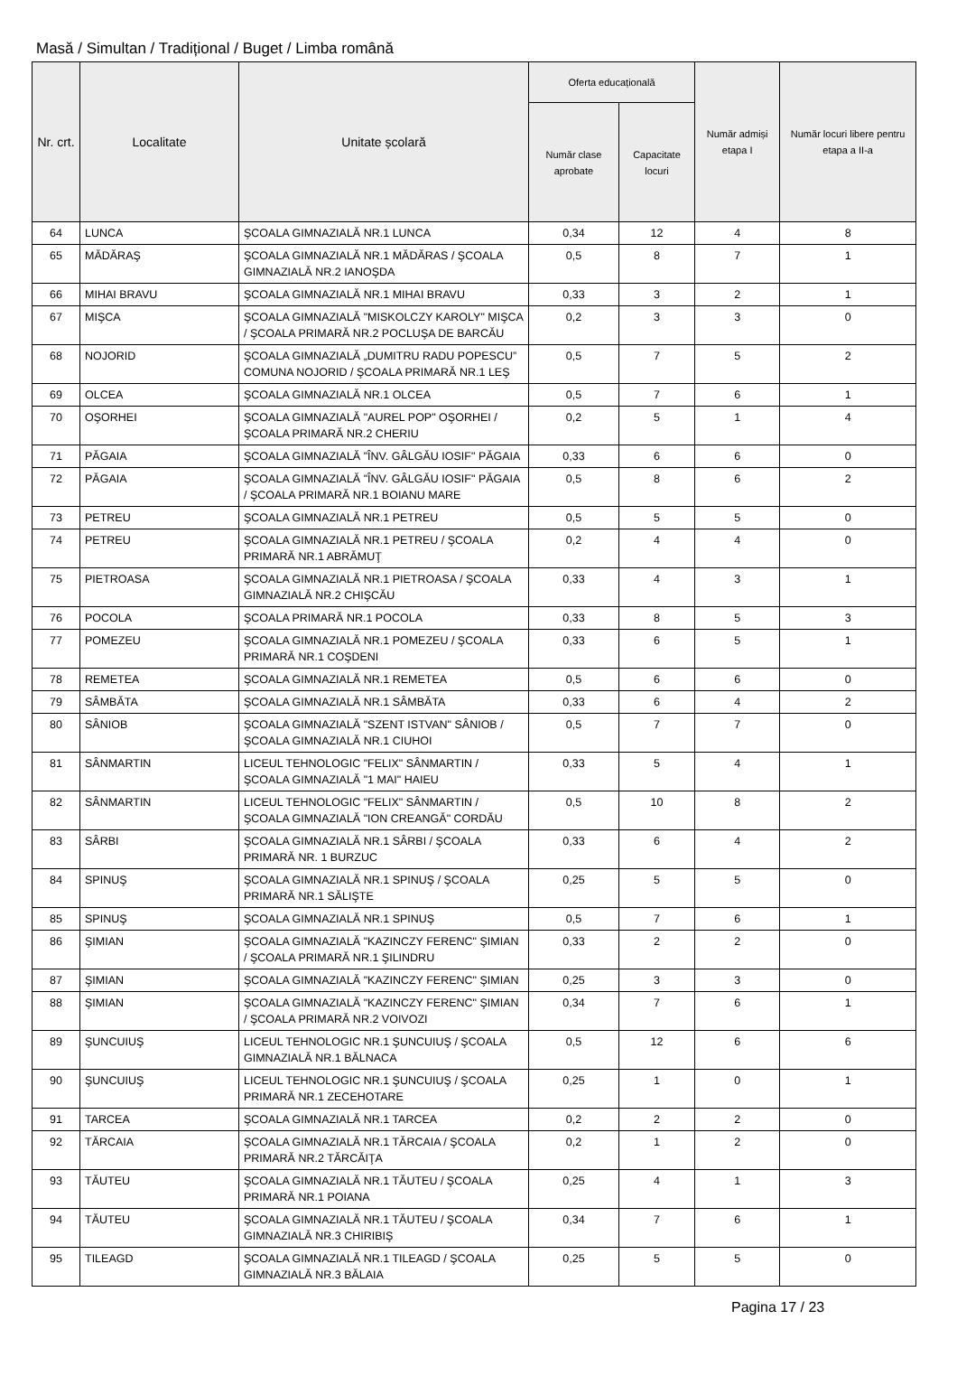Masă / Simultan / Tradițional / Buget / Limba română
| Nr. crt. | Localitate | Unitate școlară | Oferta educațională | | Număr admiși etapa I | Număr locuri libere pentru etapa a II-a |
| --- | --- | --- | --- | --- | --- | --- |
| | | | Număr clase aprobate | Capacitate locuri | | |
| 64 | LUNCA | ŞCOALA GIMNAZIALĂ NR.1 LUNCA | 0,34 | 12 | 4 | 8 |
| 65 | MĂDĂRAŞ | ŞCOALA GIMNAZIALĂ NR.1 MĂDĂRAS / ŞCOALA GIMNAZIALĂ NR.2 IANOŞDA | 0,5 | 8 | 7 | 1 |
| 66 | MIHAI BRAVU | ŞCOALA GIMNAZIALĂ NR.1 MIHAI BRAVU | 0,33 | 3 | 2 | 1 |
| 67 | MIŞCA | ŞCOALA GIMNAZIALĂ "MISKOLCZY KAROLY" MIŞCA / ŞCOALA PRIMARĂ NR.2 POCLUŞA DE BARCĂU | 0,2 | 3 | 3 | 0 |
| 68 | NOJORID | ŞCOALA GIMNAZIALĂ „DUMITRU RADU POPESCU” COMUNA NOJORID / ŞCOALA PRIMARĂ NR.1 LEŞ | 0,5 | 7 | 5 | 2 |
| 69 | OLCEA | ŞCOALA GIMNAZIALĂ NR.1 OLCEA | 0,5 | 7 | 6 | 1 |
| 70 | OŞORHEI | ŞCOALA GIMNAZIALĂ "AUREL POP" OŞORHEI / ŞCOALA PRIMARĂ NR.2 CHERIU | 0,2 | 5 | 1 | 4 |
| 71 | PĂGAIA | ŞCOALA GIMNAZIALĂ "ÎNV. GÂLGĂU IOSIF" PĂGAIA | 0,33 | 6 | 6 | 0 |
| 72 | PĂGAIA | ŞCOALA GIMNAZIALĂ "ÎNV. GÂLGĂU IOSIF" PĂGAIA / ŞCOALA PRIMARĂ NR.1 BOIANU MARE | 0,5 | 8 | 6 | 2 |
| 73 | PETREU | ŞCOALA GIMNAZIALĂ NR.1 PETREU | 0,5 | 5 | 5 | 0 |
| 74 | PETREU | ŞCOALA GIMNAZIALĂ NR.1 PETREU / ŞCOALA PRIMARĂ NR.1 ABRĂMUŢ | 0,2 | 4 | 4 | 0 |
| 75 | PIETROASA | ŞCOALA GIMNAZIALĂ NR.1 PIETROASA / ŞCOALA GIMNAZIALĂ NR.2 CHIŞCĂU | 0,33 | 4 | 3 | 1 |
| 76 | POCOLA | ŞCOALA PRIMARĂ NR.1 POCOLA | 0,33 | 8 | 5 | 3 |
| 77 | POMEZEU | ŞCOALA GIMNAZIALĂ NR.1 POMEZEU / ŞCOALA PRIMARĂ NR.1 COŞDENI | 0,33 | 6 | 5 | 1 |
| 78 | REMETEA | ŞCOALA GIMNAZIALĂ NR.1 REMETEA | 0,5 | 6 | 6 | 0 |
| 79 | SÂMBĂTA | ŞCOALA GIMNAZIALĂ NR.1 SÂMBĂTA | 0,33 | 6 | 4 | 2 |
| 80 | SÂNIOB | ŞCOALA GIMNAZIALĂ "SZENT ISTVAN" SÂNIOB / ŞCOALA GIMNAZIALĂ NR.1 CIUHOI | 0,5 | 7 | 7 | 0 |
| 81 | SÂNMARTIN | LICEUL TEHNOLOGIC "FELIX" SÂNMARTIN / ŞCOALA GIMNAZIALĂ "1 MAI" HAIEU | 0,33 | 5 | 4 | 1 |
| 82 | SÂNMARTIN | LICEUL TEHNOLOGIC "FELIX" SÂNMARTIN / ŞCOALA GIMNAZIALĂ "ION CREANGĂ" CORDĂU | 0,5 | 10 | 8 | 2 |
| 83 | SÂRBI | ŞCOALA GIMNAZIALĂ NR.1 SÂRBI / ŞCOALA PRIMARĂ NR. 1 BURZUC | 0,33 | 6 | 4 | 2 |
| 84 | SPINUŞ | ŞCOALA GIMNAZIALĂ NR.1 SPINUŞ / ŞCOALA PRIMARĂ NR.1 SĂLIŞTE | 0,25 | 5 | 5 | 0 |
| 85 | SPINUŞ | ŞCOALA GIMNAZIALĂ NR.1 SPINUŞ | 0,5 | 7 | 6 | 1 |
| 86 | ŞIMIAN | ŞCOALA GIMNAZIALĂ "KAZINCZY FERENC" ŞIMIAN / ŞCOALA PRIMARĂ NR.1 ŞILINDRU | 0,33 | 2 | 2 | 0 |
| 87 | ŞIMIAN | ŞCOALA GIMNAZIALĂ "KAZINCZY FERENC" ŞIMIAN | 0,25 | 3 | 3 | 0 |
| 88 | ŞIMIAN | ŞCOALA GIMNAZIALĂ "KAZINCZY FERENC" ŞIMIAN / ŞCOALA PRIMARĂ NR.2 VOIVOZI | 0,34 | 7 | 6 | 1 |
| 89 | ŞUNCUIUŞ | LICEUL TEHNOLOGIC NR.1 ŞUNCUIUŞ / ŞCOALA GIMNAZIALĂ NR.1 BĂLNACA | 0,5 | 12 | 6 | 6 |
| 90 | ŞUNCUIUŞ | LICEUL TEHNOLOGIC NR.1 ŞUNCUIUŞ / ŞCOALA PRIMARĂ NR.1 ZECEHOTARE | 0,25 | 1 | 0 | 1 |
| 91 | TARCEA | ŞCOALA GIMNAZIALĂ NR.1 TARCEA | 0,2 | 2 | 2 | 0 |
| 92 | TĂRCAIA | ŞCOALA GIMNAZIALĂ NR.1 TĂRCAIA / ŞCOALA PRIMARĂ NR.2 TĂRCĂIŢA | 0,2 | 1 | 2 | 0 |
| 93 | TĂUTEU | ŞCOALA GIMNAZIALĂ NR.1 TĂUTEU / ŞCOALA PRIMARĂ NR.1 POIANA | 0,25 | 4 | 1 | 3 |
| 94 | TĂUTEU | ŞCOALA GIMNAZIALĂ NR.1 TĂUTEU / ŞCOALA GIMNAZIALĂ NR.3 CHIRIBIŞ | 0,34 | 7 | 6 | 1 |
| 95 | TILEAGD | ŞCOALA GIMNAZIALĂ NR.1 TILEAGD / ŞCOALA GIMNAZIALĂ NR.3 BĂLAIA | 0,25 | 5 | 5 | 0 |
Pagina 17 / 23